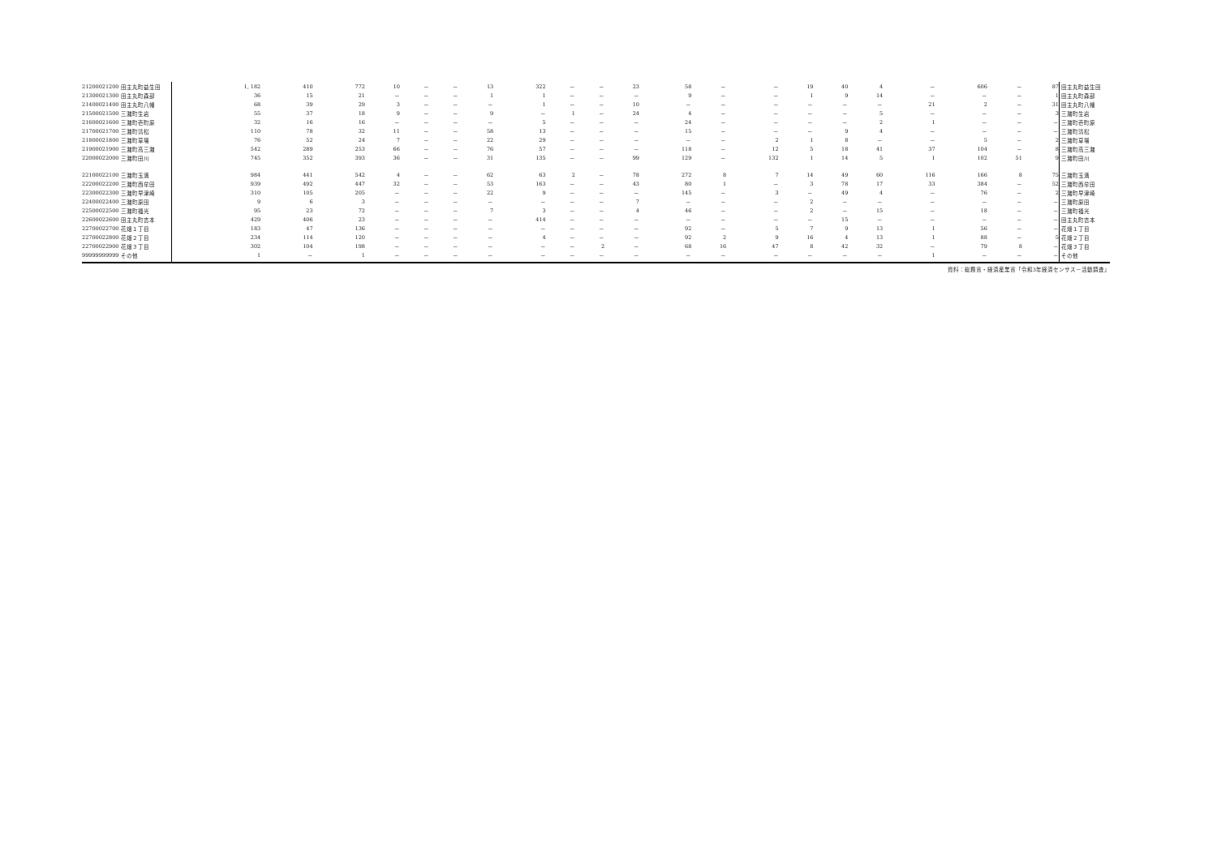| 21200021200 | 田主丸町益生田 | 1, 182 | 410 | 772 | 10 | － | － | 13 | 322 | － | － | 23 | 58 | － | － | 19 | 40 | 4 | － | 606 | － | 87 | 田主丸町益生田 |
| 21300021300 | 田主丸町森部 | 36 | 15 | 21 | － | － | － | 1 | 1 | － | － | － | 9 | － | － | 1 | 9 | 14 | － | － | － | 1 | 田主丸町森部 |
| 21400021400 | 田主丸町八幡 | 68 | 39 | 29 | 3 | － | － | － | 1 | － | － | 10 | － | － | － | － | － | － | 21 | 2 | － | 31 | 田主丸町八幡 |
| 21500021500 | 三潴町生岩 | 55 | 37 | 18 | 9 | － | － | 9 | － | 1 | － | 24 | 4 | － | － | － | － | 5 | － | － | － | 3 | 三潴町生岩 |
| 21600021600 | 三潴町壱町原 | 32 | 16 | 16 | － | － | － | － | 5 | － | － | － | 24 | － | － | － | － | 2 | 1 | － | － | － | 三潴町壱町原 |
| 21700021700 | 三潴町清松 | 110 | 78 | 32 | 11 | － | － | 58 | 13 | － | － | － | 15 | － | － | － | 9 | 4 | － | － | － | － | 三潴町清松 |
| 21800021800 | 三潴町草場 | 76 | 52 | 24 | 7 | － | － | 22 | 29 | － | － | － | － | － | 2 | 1 | 8 | － | － | 5 | － | 2 | 三潴町草場 |
| 21900021900 | 三潴町高三潴 | 542 | 289 | 253 | 66 | － | － | 76 | 57 | － | － | － | 118 | － | 12 | 5 | 18 | 41 | 37 | 104 | － | 8 | 三潴町高三潴 |
| 22000022000 | 三潴町田川 | 745 | 352 | 393 | 36 | － | － | 31 | 135 | － | － | 99 | 129 | － | 132 | 1 | 14 | 5 | 1 | 102 | 51 | 9 | 三潴町田川 |
| 22100022100 | 三潴町玉満 | 984 | 441 | 542 | 4 | － | － | 62 | 63 | 2 | － | 78 | 272 | 8 | 7 | 14 | 49 | 60 | 116 | 166 | 8 | 75 | 三潴町玉満 |
| 22200022200 | 三潴町西牟田 | 939 | 492 | 447 | 32 | － | － | 53 | 163 | － | － | 43 | 80 | 1 | － | 3 | 78 | 17 | 33 | 384 | － | 52 | 三潴町西牟田 |
| 22300022300 | 三潴町早津崎 | 310 | 105 | 205 | － | － | － | 22 | 9 | － | － | － | 145 | － | 3 | － | 49 | 4 | － | 76 | － | 2 | 三潴町早津崎 |
| 22400022400 | 三潴町原田 | 9 | 6 | 3 | － | － | － | － | － | － | － | 7 | － | － | － | 2 | － | － | － | － | － | － | 三潴町原田 |
| 22500022500 | 三潴町福光 | 95 | 23 | 72 | － | － | － | 7 | 3 | － | － | 4 | 46 | － | － | 2 | － | 15 | － | 18 | － | － | 三潴町福光 |
| 22600022600 | 田主丸町吉本 | 429 | 406 | 23 | － | － | － | － | 414 | － | － | － | － | － | － | － | 15 | － | － | － | － | － | 田主丸町吉本 |
| 22700022700 | 花畑１丁目 | 183 | 47 | 136 | － | － | － | － | － | － | － | － | 92 | － | 5 | 7 | 9 | 13 | 1 | 56 | － | － | 花畑１丁目 |
| 22700022800 | 花畑２丁目 | 234 | 114 | 120 | － | － | － | － | 4 | － | － | － | 92 | 2 | 9 | 16 | 4 | 13 | 1 | 88 | － | 5 | 花畑２丁目 |
| 22700022900 | 花畑３丁目 | 302 | 104 | 198 | － | － | － | － | － | － | 2 | － | 68 | 16 | 47 | 8 | 42 | 32 | － | 79 | 8 | － | 花畑３丁目 |
| 99999999999 | その他 | 1 | － | 1 | － | － | － | － | － | － | － | － | － | － | － | － | － | － | 1 | － | － | － | その他 |
資料：総務省・経済産業省「令和3年経済センサス－活動調査」